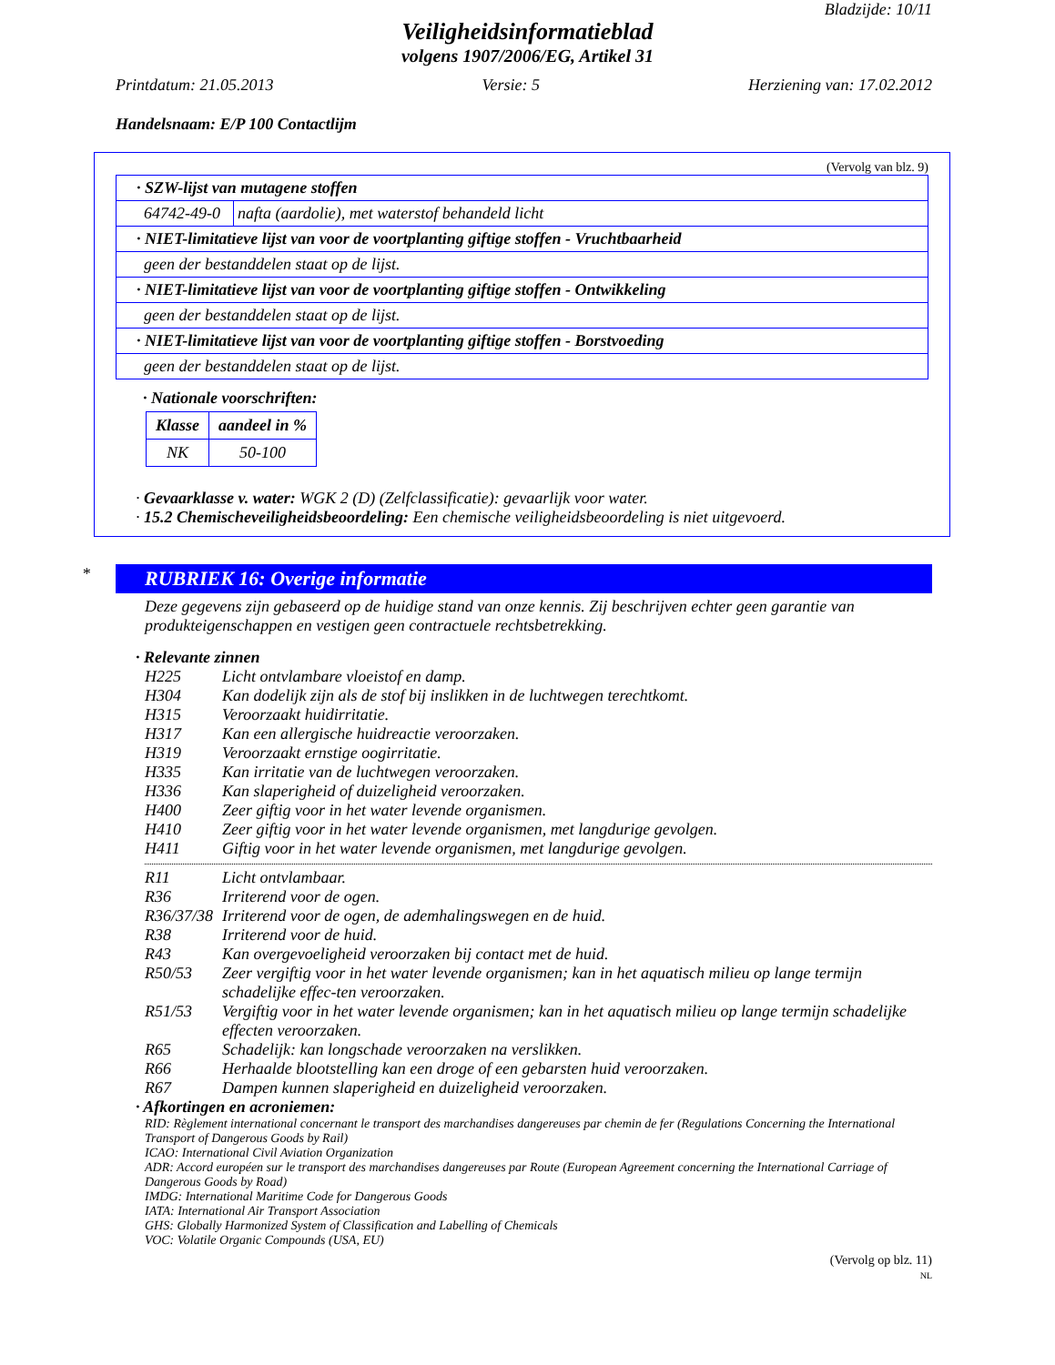Bladzijde: 10/11
Veiligheidsinformatieblad
volgens 1907/2006/EG, Artikel 31
Printdatum: 21.05.2013 Versie: 5 Herziening van: 17.02.2012
Handelsnaam: E/P 100 Contactlijm
(Vervolg van blz. 9)
| · SZW-lijst van mutagene stoffen | |
| 64742-49-0 | nafta (aardolie), met waterstof behandeld licht |
| · NIET-limitatieve lijst van voor de voortplanting giftige stoffen - Vruchtbaarheid | |
| geen der bestanddelen staat op de lijst. | |
| · NIET-limitatieve lijst van voor de voortplanting giftige stoffen - Ontwikkeling | |
| geen der bestanddelen staat op de lijst. | |
| · NIET-limitatieve lijst van voor de voortplanting giftige stoffen - Borstvoeding | |
| geen der bestanddelen staat op de lijst. | |
· Nationale voorschriften:
| Klasse | aandeel in % |
| --- | --- |
| NK | 50-100 |
· Gevaarklasse v. water: WGK 2 (D) (Zelfclassificatie): gevaarlijk voor water.
· 15.2 Chemischeveiligheidsbeoordeling: Een chemische veiligheidsbeoordeling is niet uitgevoerd.
*
RUBRIEK 16: Overige informatie
Deze gegevens zijn gebaseerd op de huidige stand van onze kennis. Zij beschrijven echter geen garantie van produkteigenschappen en vestigen geen contractuele rechtsbetrekking.
· Relevante zinnen
H225 Licht ontvlambare vloeistof en damp.
H304 Kan dodelijk zijn als de stof bij inslikken in de luchtwegen terechtkomt.
H315 Veroorzaakt huidirritatie.
H317 Kan een allergische huidreactie veroorzaken.
H319 Veroorzaakt ernstige oogirritatie.
H335 Kan irritatie van de luchtwegen veroorzaken.
H336 Kan slaperigheid of duizeligheid veroorzaken.
H400 Zeer giftig voor in het water levende organismen.
H410 Zeer giftig voor in het water levende organismen, met langdurige gevolgen.
H411 Giftig voor in het water levende organismen, met langdurige gevolgen.
R11 Licht ontvlambaar.
R36 Irriterend voor de ogen.
R36/37/38 Irriterend voor de ogen, de ademhalingswegen en de huid.
R38 Irriterend voor de huid.
R43 Kan overgevoeligheid veroorzaken bij contact met de huid.
R50/53 Zeer vergiftig voor in het water levende organismen; kan in het aquatisch milieu op lange termijn schadelijke effec-ten veroorzaken.
R51/53 Vergiftig voor in het water levende organismen; kan in het aquatisch milieu op lange termijn schadelijke effecten veroorzaken.
R65 Schadelijk: kan longschade veroorzaken na verslikken.
R66 Herhaalde blootstelling kan een droge of een gebarsten huid veroorzaken.
R67 Dampen kunnen slaperigheid en duizeligheid veroorzaken.
· Afkortingen en acroniemen:
RID: Règlement international concernant le transport des marchandises dangereuses par chemin de fer (Regulations Concerning the International Transport of Dangerous Goods by Rail)
ICAO: International Civil Aviation Organization
ADR: Accord européen sur le transport des marchandises dangereuses par Route (European Agreement concerning the International Carriage of Dangerous Goods by Road)
IMDG: International Maritime Code for Dangerous Goods
IATA: International Air Transport Association
GHS: Globally Harmonized System of Classification and Labelling of Chemicals
VOC: Volatile Organic Compounds (USA, EU)
(Vervolg op blz. 11)
NL